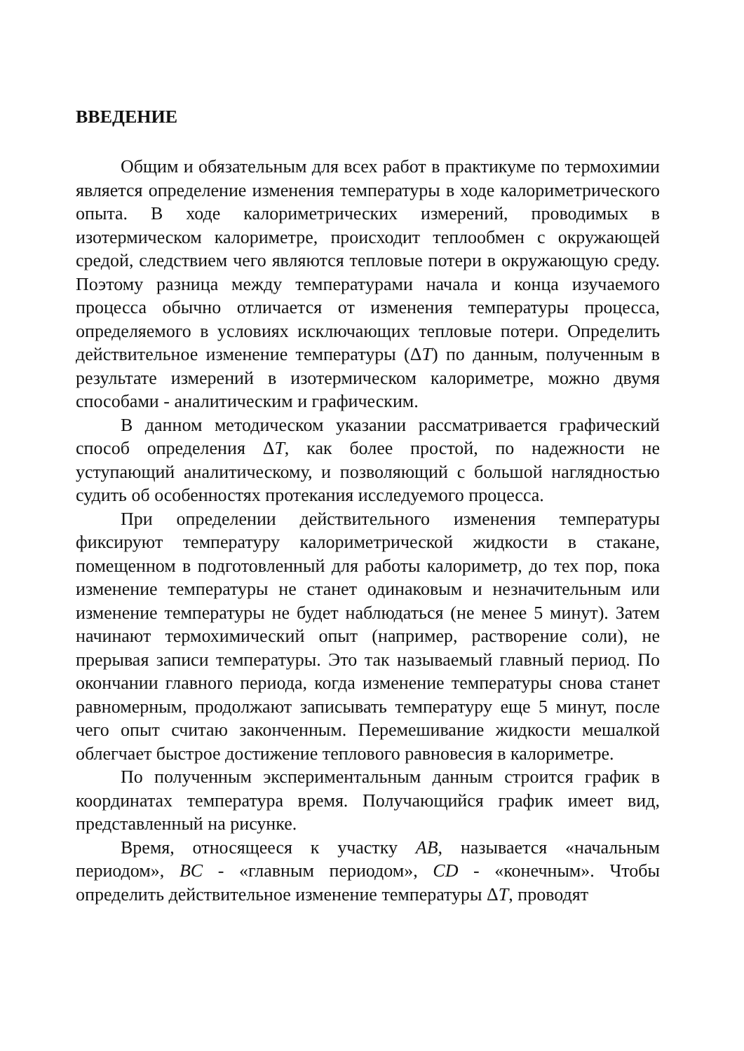ВВЕДЕНИЕ
Общим и обязательным для всех работ в практикуме по термохимии является определение изменения температуры в ходе калориметрического опыта. В ходе калориметрических измерений, проводимых в изотермическом калориметре, происходит теплообмен с окружающей средой, следствием чего являются тепловые потери в окружающую среду. Поэтому разница между температурами начала и конца изучаемого процесса обычно отличается от изменения температуры процесса, определяемого в условиях исключающих тепловые потери. Определить действительное изменение температуры (ΔT) по данным, полученным в результате измерений в изотермическом калориметре, можно двумя способами - аналитическим и графическим.
В данном методическом указании рассматривается графический способ определения ΔT, как более простой, по надежности не уступающий аналитическому, и позволяющий с большой наглядностью судить об особенностях протекания исследуемого процесса.
При определении действительного изменения температуры фиксируют температуру калориметрической жидкости в стакане, помещенном в подготовленный для работы калориметр, до тех пор, пока изменение температуры не станет одинаковым и незначительным или изменение температуры не будет наблюдаться (не менее 5 минут). Затем начинают термохимический опыт (например, растворение соли), не прерывая записи температуры. Это так называемый главный период. По окончании главного периода, когда изменение температуры снова станет равномерным, продолжают записывать температуру еще 5 минут, после чего опыт считаю законченным. Перемешивание жидкости мешалкой облегчает быстрое достижение теплового равновесия в калориметре.
По полученным экспериментальным данным строится график в координатах температура время. Получающийся график имеет вид, представленный на рисунке.
Время, относящееся к участку AB, называется «начальным периодом», BC - «главным периодом», CD - «конечным». Чтобы определить действительное изменение температуры ΔT, проводят